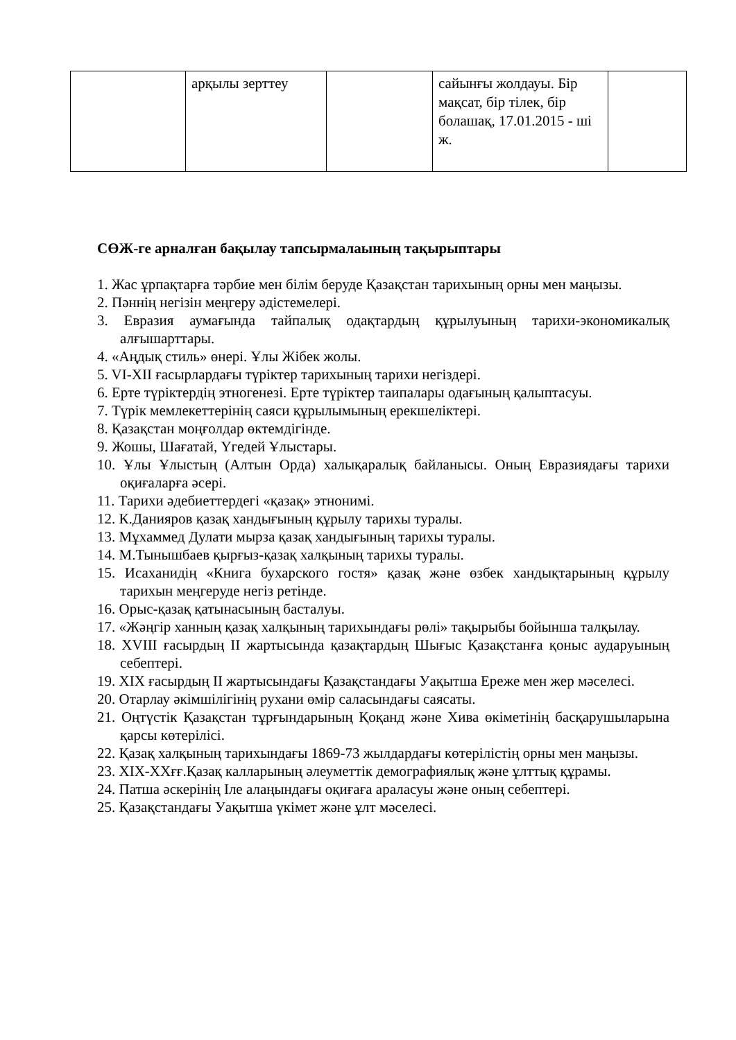| | арқылы зерттеу | | сайынғы жолдауы. Бір мақсат, бір тілек, бір болашақ, 17.01.2015 - ші ж. | |
СӨЖ-ге арналған бақылау тапсырмалаының тақырыптары
1. Жас ұрпақтарға тәрбие мен білім беруде Қазақстан тарихының орны мен маңызы.
2. Пәннің негізін меңгеру әдістемелері.
3. Евразия аумағында тайпалық одақтардың құрылуының тарихи-экономикалық алғышарттары.
4. «Аңдық стиль» өнері. Ұлы Жібек жолы.
5. VI-XII ғасырлардағы түріктер тарихының тарихи негіздері.
6. Ерте түріктердің этногенезі. Ерте түріктер таипалары одағының қалыптасуы.
7. Түрік мемлекеттерінің саяси құрылымының ерекшеліктері.
8. Қазақстан моңғолдар өктемдігінде.
9. Жошы, Шағатай, Үгедей Ұлыстары.
10. Ұлы Ұлыстың (Алтын Орда) халықаралық байланысы. Оның Евразиядағы тарихи оқиғаларға әсері.
11. Тарихи әдебиеттердегі «қазақ» этнонимі.
12. К.Данияров қазақ хандығының құрылу тарихы туралы.
13. Мұхаммед Дулати мырза қазақ хандығының тарихы туралы.
14. М.Тынышбаев қырғыз-қазақ халқының тарихы туралы.
15. Исаханидің «Книга бухарского гостя» қазақ және өзбек хандықтарының құрылу тарихын меңгеруде негіз ретінде.
16. Орыс-қазақ қатынасының басталуы.
17. «Жәңгір ханның қазақ халқының тарихындағы рөлі» тақырыбы бойынша талқылау.
18. XVIII ғасырдың II жартысында қазақтардың Шығыс Қазақстанға қоныс аударуының себептері.
19. XIX ғасырдың II жартысындағы Қазақстандағы Уақытша Ереже мен жер мәселесі.
20. Отарлау әкімшілігінің рухани өмір саласындағы саясаты.
21. Оңтүстік Қазақстан тұрғындарының Қоқанд және Хива өкіметінің басқарушыларына қарсы көтерілісі.
22. Қазақ халқының тарихындағы 1869-73 жылдардағы көтерілістің орны мен маңызы.
23. XIX-XXғғ.Қазақ калларының әлеуметтік демографиялық және ұлттық құрамы.
24. Патша әскерінің Іле алаңындағы оқиғаға араласуы және оның себептері.
25. Қазақстандағы Уақытша үкімет және ұлт мәселесі.